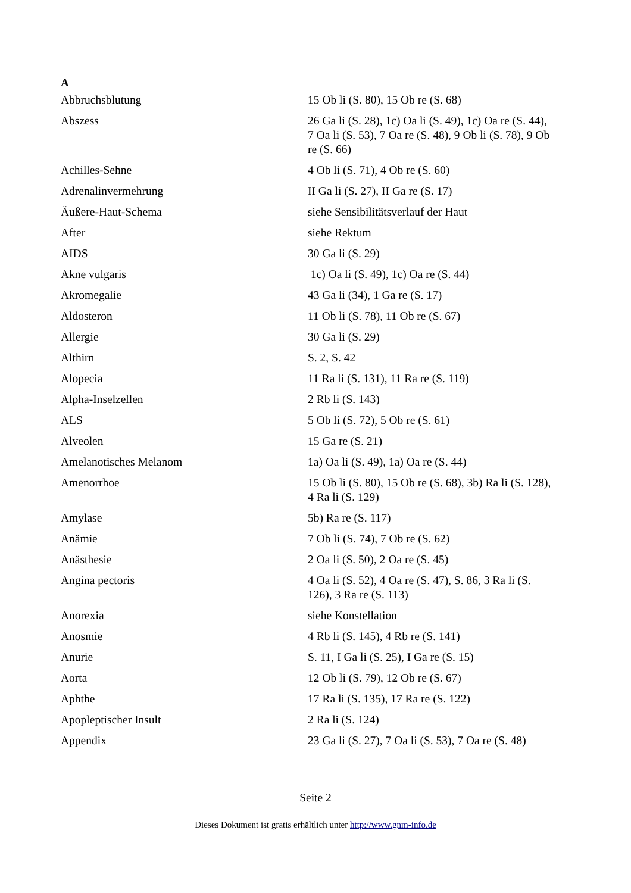A
| Abbruchsblutung | 15 Ob li (S. 80), 15 Ob re (S. 68) |
| Abszess | 26 Ga li (S. 28), 1c) Oa li (S. 49), 1c) Oa re (S. 44), 7 Oa li (S. 53), 7 Oa re (S. 48), 9 Ob li (S. 78), 9 Ob re (S. 66) |
| Achilles-Sehne | 4 Ob li (S. 71), 4 Ob re (S. 60) |
| Adrenalinvermehrung | II Ga li (S. 27), II Ga re (S. 17) |
| Äußere-Haut-Schema | siehe Sensibilitätsverlauf der Haut |
| After | siehe Rektum |
| AIDS | 30 Ga li (S. 29) |
| Akne vulgaris | 1c) Oa li (S. 49), 1c) Oa re (S. 44) |
| Akromegalie | 43 Ga li (34), 1 Ga re (S. 17) |
| Aldosteron | 11 Ob li (S. 78), 11 Ob re (S. 67) |
| Allergie | 30 Ga li (S. 29) |
| Althirn | S. 2, S. 42 |
| Alopecia | 11 Ra li (S. 131), 11 Ra re (S. 119) |
| Alpha-Inselzellen | 2 Rb li (S. 143) |
| ALS | 5 Ob li (S. 72), 5 Ob re (S. 61) |
| Alveolen | 15 Ga re (S. 21) |
| Amelanotisches Melanom | 1a) Oa li (S. 49), 1a) Oa re (S. 44) |
| Amenorrhoe | 15 Ob li (S. 80), 15 Ob re (S. 68), 3b) Ra li (S. 128), 4 Ra li (S. 129) |
| Amylase | 5b) Ra re (S. 117) |
| Anämie | 7 Ob li (S. 74), 7 Ob re (S. 62) |
| Anästhesie | 2 Oa li (S. 50), 2 Oa re (S. 45) |
| Angina pectoris | 4 Oa li (S. 52), 4 Oa re (S. 47), S. 86, 3 Ra li (S. 126), 3 Ra re (S. 113) |
| Anorexia | siehe Konstellation |
| Anosmie | 4 Rb li (S. 145), 4 Rb re (S. 141) |
| Anurie | S. 11, I Ga li (S. 25), I Ga re (S. 15) |
| Aorta | 12 Ob li (S. 79), 12 Ob re (S. 67) |
| Aphthe | 17 Ra li (S. 135), 17 Ra re (S. 122) |
| Apopleptischer Insult | 2 Ra li (S. 124) |
| Appendix | 23 Ga li (S. 27), 7 Oa li (S. 53), 7 Oa re (S. 48) |
Seite 2
Dieses Dokument ist gratis erhältlich unter http://www.gnm-info.de